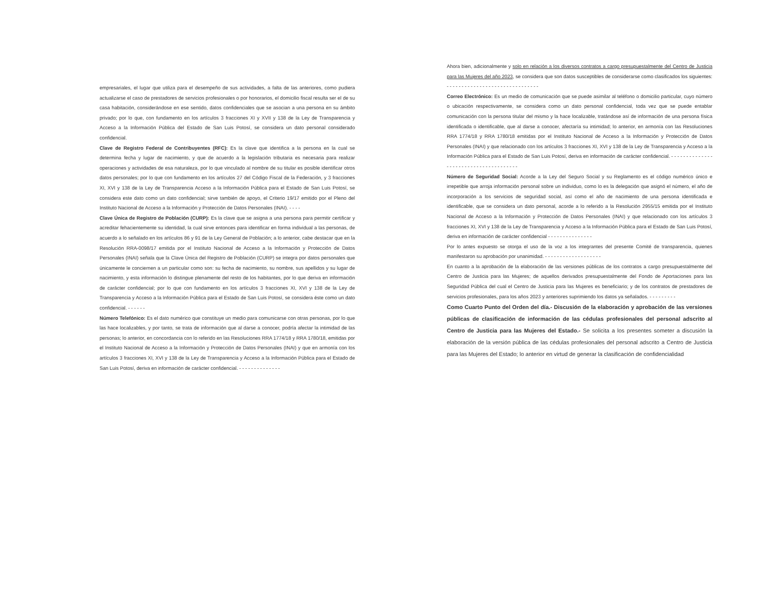empresariales, el lugar que utiliza para el desempeño de sus actividades, a falta de las anteriores, como pudiera actualizarse el caso de prestadores de servicios profesionales o por honorarios, el domicilio fiscal resulta ser el de su casa habitación, considerándose en ese sentido, datos confidenciales que se asocian a una persona en su ámbito privado; por lo que, con fundamento en los artículos 3 fracciones XI y XVII y 138 de la Ley de Transparencia y Acceso a la Información Pública del Estado de San Luis Potosí, se considera un dato personal considerado confidencial.
Clave de Registro Federal de Contribuyentes (RFC): Es la clave que identifica a la persona en la cual se determina fecha y lugar de nacimiento, y que de acuerdo a la legislación tributaria es necesaria para realizar operaciones y actividades de esa naturaleza, por lo que vinculado al nombre de su titular es posible identificar otros datos personales; por lo que con fundamento en los artículos 27 del Código Fiscal de la Federación, y 3 fracciones XI, XVI y 138 de la Ley de Transparencia Acceso a la Información Pública para el Estado de San Luis Potosí, se considera este dato como un dato confidencial; sirve también de apoyo, el Criterio 19/17 emitido por el Pleno del Instituto Nacional de Acceso a la Información y Protección de Datos Personales (INAI). - - - -
Clave Única de Registro de Población (CURP): Es la clave que se asigna a una persona para permitir certificar y acreditar fehacientemente su identidad, la cual sirve entonces para identificar en forma individual a las personas, de acuerdo a lo señalado en los artículos 86 y 91 de la Ley General de Población; a lo anterior, cabe destacar que en la Resolución RRA-0098/17 emitida por el Instituto Nacional de Acceso a la Información y Protección de Datos Personales (INAI) señala que la Clave Única del Registro de Población (CURP) se integra por datos personales que únicamente le conciernen a un particular como son: su fecha de nacimiento, su nombre, sus apellidos y su lugar de nacimiento, y esta información lo distingue plenamente del resto de los habitantes, por lo que deriva en información de carácter confidencial; por lo que con fundamento en los artículos 3 fracciones XI, XVI y 138 de la Ley de Transparencia y Acceso a la Información Pública para el Estado de San Luis Potosí, se considera éste como un dato confidencial. - - - - - -
Número Telefónico: Es el dato numérico que constituye un medio para comunicarse con otras personas, por lo que las hace localizables, y por tanto, se trata de información que al darse a conocer, podría afectar la intimidad de las personas; lo anterior, en concordancia con lo referido en las Resoluciones RRA 1774/18 y RRA 1780/18, emitidas por el Instituto Nacional de Acceso a la Información y Protección de Datos Personales (INAI) y que en armonía con los artículos 3 fracciones XI, XVI y 138 de la Ley de Transparencia y Acceso a la Información Pública para el Estado de San Luis Potosí, deriva en información de carácter confidencial. - - - - - - - - - - - - - -
Ahora bien, adicionalmente y solo en relación a los diversos contratos a cargo presupuestalmente del Centro de Justicia para las Mujeres del año 2023, se considera que son datos susceptibles de considerarse como clasificados los siguientes: - - - - - - - - - - - - - - - - - - - - - - - - - - - - - - -
Correo Electrónico: Es un medio de comunicación que se puede asimilar al teléfono o domicilio particular, cuyo número o ubicación respectivamente, se considera como un dato personal confidencial, toda vez que se puede entablar comunicación con la persona titular del mismo y la hace localizable, tratándose así de información de una persona física identificada o identificable, que al darse a conocer, afectaría su intimidad; lo anterior, en armonía con las Resoluciones RRA 1774/18 y RRA 1780/18 emitidas por el Instituto Nacional de Acceso a la Información y Protección de Datos Personales (INAI) y que relacionado con los artículos 3 fracciones XI, XVI y 138 de la Ley de Transparencia y Acceso a la Información Pública para el Estado de San Luis Potosí, deriva en información de carácter confidencial. - - - - - - - - - - - - - - - - - - - - - - - - - - - - - - - - - - - - - -
Número de Seguridad Social: Acorde a la Ley del Seguro Social y su Reglamento es el código numérico único e irrepetible que arroja información personal sobre un individuo, como lo es la delegación que asignó el número, el año de incorporación a los servicios de seguridad social, así como el año de nacimiento de una persona identificada e identificable, que se considera un dato personal, acorde a lo referido a la Resolución 2955/15 emitida por el Instituto Nacional de Acceso a la Información y Protección de Datos Personales (INAI) y que relacionado con los artículos 3 fracciones XI, XVI y 138 de la Ley de Transparencia y Acceso a la Información Pública para el Estado de San Luis Potosí, deriva en información de carácter confidencial - - - - - - - - - - - - - - -
Por lo antes expuesto se otorga el uso de la voz a los integrantes del presente Comité de transparencia, quienes manifestaron su aprobación por unanimidad. - - - - - - - - - - - - - - - - - - -
En cuanto a la aprobación de la elaboración de las versiones públicas de los contratos a cargo presupuestalmente del Centro de Justicia para las Mujeres; de aquellos derivados presupuestalmente del Fondo de Aportaciones para las Seguridad Pública del cual el Centro de Justicia para las Mujeres es beneficiario; y de los contratos de prestadores de servicios profesionales, para los años 2023 y anteriores suprimiendo los datos ya señalados. - - - - - - - - -
Como Cuarto Punto del Orden del día.- Discusión de la elaboración y aprobación de las versiones públicas de clasificación de información de las cédulas profesionales del personal adscrito al Centro de Justicia para las Mujeres del Estado.- Se solicita a los presentes someter a discusión la elaboración de la versión pública de las cédulas profesionales del personal adscrito a Centro de Justicia para las Mujeres del Estado; lo anterior en virtud de generar la clasificación de confidencialidad